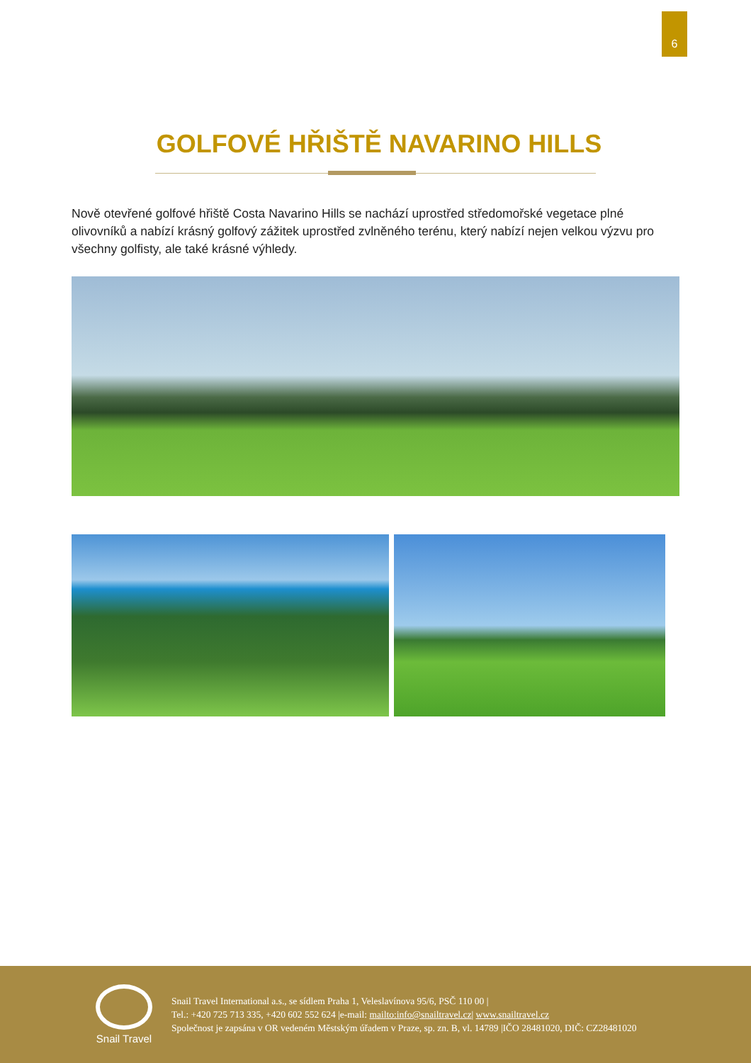6
GOLFOVÉ HŘIŠTĚ NAVARINO HILLS
Nově otevřené golfové hřiště Costa Navarino Hills se nachází uprostřed středomořské vegetace plné olivovníků a nabízí krásný golfový zážitek uprostřed zvlněného terénu, který nabízí nejen velkou výzvu pro všechny golfisty, ale také krásné výhledy.
Snail Travel
Snail Travel International a.s., se sídlem Praha 1, Veleslavínova 95/6, PSČ 110 00 |
Tel.: +420 725 713 335, +420 602 552 624 |e-mail: mailto:info@snailtravel.cz| www.snailtravel.cz
Společnost je zapsána v OR vedeném Městským úřadem v Praze, sp. zn. B, vl. 14789 |IČO 28481020, DIČ: CZ28481020